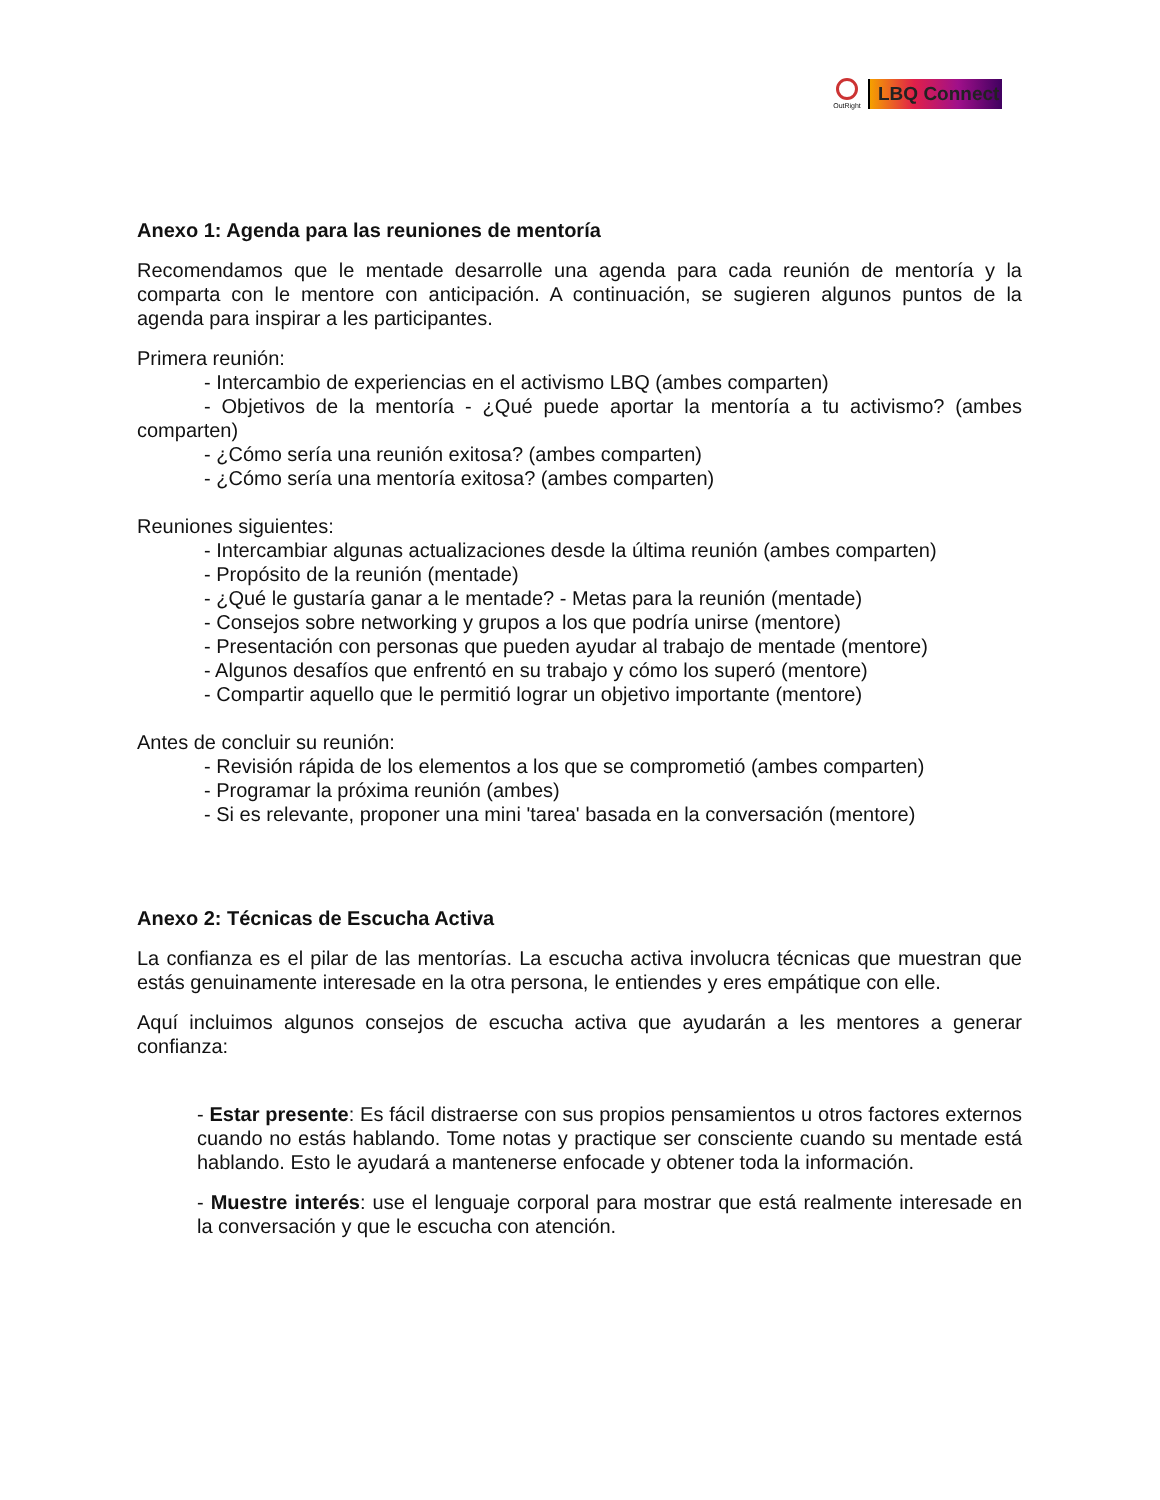OutRight
LBQ Connect
Anexo 1: Agenda para las reuniones de mentoría
Recomendamos que le mentade desarrolle una agenda para cada reunión de mentoría y la comparta con le mentore con anticipación. A continuación, se sugieren algunos puntos de la agenda para inspirar a les participantes.
Primera reunión:
- Intercambio de experiencias en el activismo LBQ (ambes comparten)
- Objetivos de la mentoría - ¿Qué puede aportar la mentoría a tu activismo? (ambes comparten)
- ¿Cómo sería una reunión exitosa? (ambes comparten)
- ¿Cómo sería una mentoría exitosa? (ambes comparten)
Reuniones siguientes:
- Intercambiar algunas actualizaciones desde la última reunión (ambes comparten)
- Propósito de la reunión (mentade)
- ¿Qué le gustaría ganar a le mentade? - Metas para la reunión (mentade)
- Consejos sobre networking y grupos a los que podría unirse (mentore)
- Presentación con personas que pueden ayudar al trabajo de mentade (mentore)
- Algunos desafíos que enfrentó en su trabajo y cómo los superó (mentore)
- Compartir aquello que le permitió lograr un objetivo importante (mentore)
Antes de concluir su reunión:
- Revisión rápida de los elementos a los que se comprometió (ambes comparten)
- Programar la próxima reunión (ambes)
- Si es relevante, proponer una mini 'tarea' basada en la conversación (mentore)
Anexo 2: Técnicas de Escucha Activa
La confianza es el pilar de las mentorías. La escucha activa involucra técnicas que muestran que estás genuinamente interesade en la otra persona, le entiendes y eres empátique con elle.
Aquí incluimos algunos consejos de escucha activa que ayudarán a les mentores a generar confianza:
- Estar presente: Es fácil distraerse con sus propios pensamientos u otros factores externos cuando no estás hablando. Tome notas y practique ser consciente cuando su mentade está hablando. Esto le ayudará a mantenerse enfocade y obtener toda la información.
- Muestre interés: use el lenguaje corporal para mostrar que está realmente interesade en la conversación y que le escucha con atención.